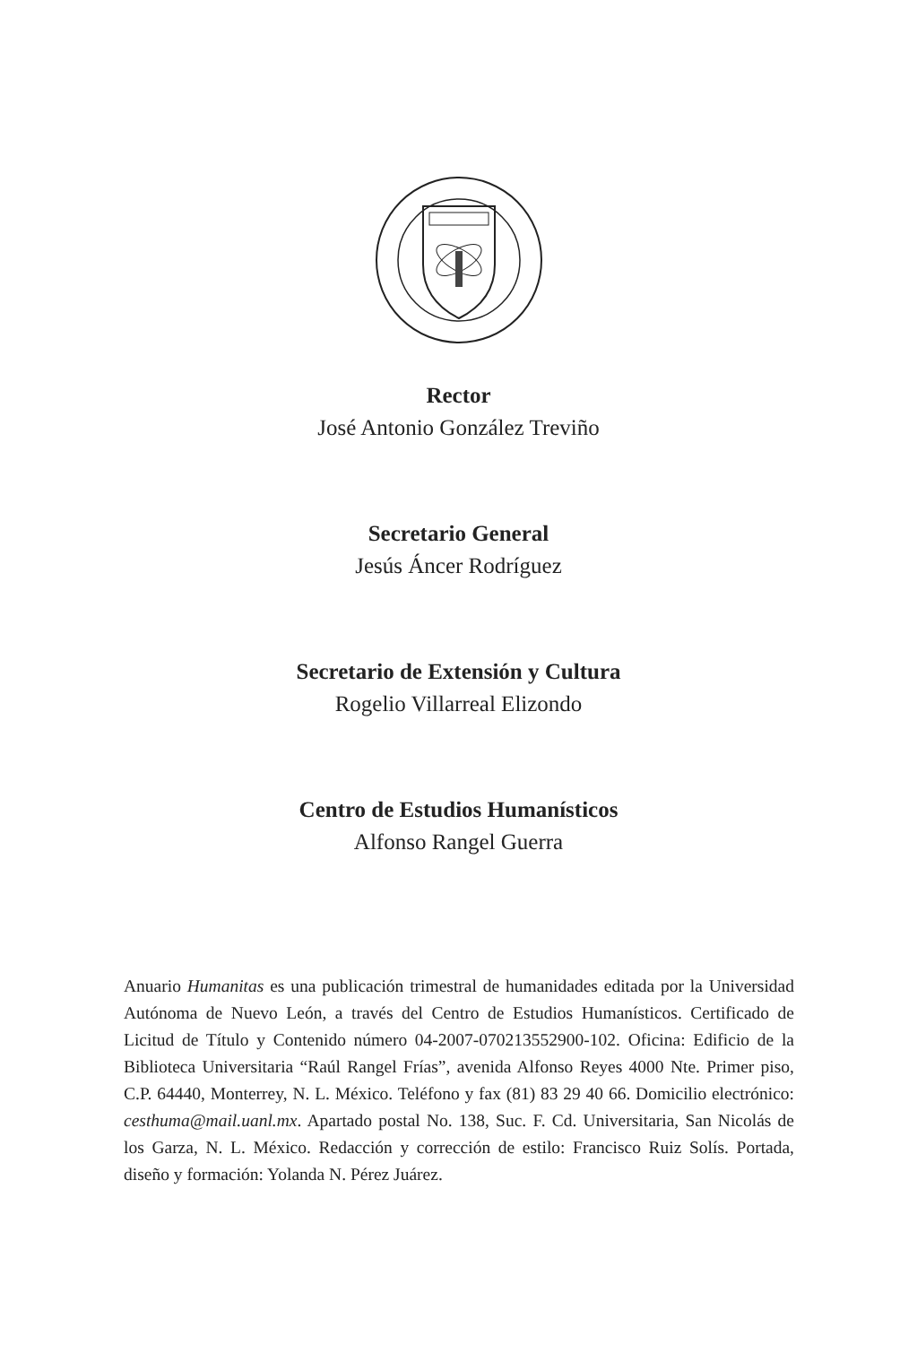Rector
José Antonio González Treviño
Secretario General
Jesús Áncer Rodríguez
Secretario de Extensión y Cultura
Rogelio Villarreal Elizondo
Centro de Estudios Humanísticos
Alfonso Rangel Guerra
Anuario Humanitas es una publicación trimestral de humanidades editada por la Universidad Autónoma de Nuevo León, a través del Centro de Estudios Humanísticos. Certificado de Licitud de Título y Contenido número 04-2007-070213552900-102. Oficina: Edificio de la Biblioteca Universitaria “Raúl Rangel Frías”, avenida Alfonso Reyes 4000 Nte. Primer piso, C.P. 64440, Monterrey, N. L. México. Teléfono y fax (81) 83 29 40 66. Domicilio electrónico: cesthuma@mail.uanl.mx. Apartado postal No. 138, Suc. F. Cd. Universitaria, San Nicolás de los Garza, N. L. México. Redacción y corrección de estilo: Francisco Ruiz Solís. Portada, diseño y formación: Yolanda N. Pérez Juárez.